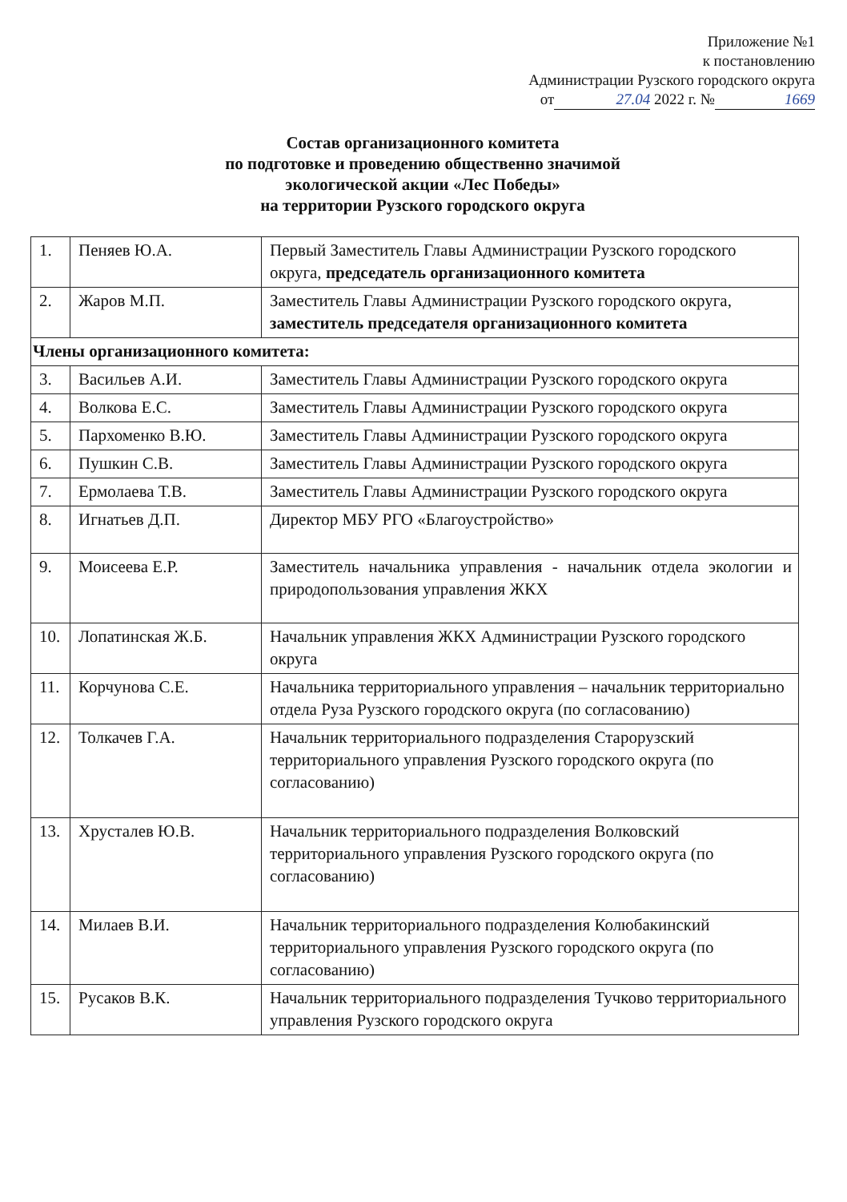Приложение №1
к постановлению
Администрации Рузского городского округа
от 27.04 2022 г. № 1669
Состав организационного комитета
по подготовке и проведению общественно значимой
экологической акции «Лес Победы»
на территории Рузского городского округа
| 1. | Пеняев Ю.А. | Первый Заместитель Главы Администрации Рузского городского округа, председатель организационного комитета |
| 2. | Жаров М.П. | Заместитель Главы Администрации Рузского городского округа, заместитель председателя организационного комитета |
| Члены организационного комитета: | | |
| 3. | Васильев А.И. | Заместитель Главы Администрации Рузского городского округа |
| 4. | Волкова Е.С. | Заместитель Главы Администрации Рузского городского округа |
| 5. | Пархоменко В.Ю. | Заместитель Главы Администрации Рузского городского округа |
| 6. | Пушкин С.В. | Заместитель Главы Администрации Рузского городского округа |
| 7. | Ермолаева Т.В. | Заместитель Главы Администрации Рузского городского округа |
| 8. | Игнатьев Д.П. | Директор МБУ РГО «Благоустройство» |
| 9. | Моисеева Е.Р. | Заместитель начальника управления - начальник отдела экологии и природопользования управления ЖКХ |
| 10. | Лопатинская Ж.Б. | Начальник управления ЖКХ Администрации Рузского городского округа |
| 11. | Корчунова С.Е. | Начальника территориального управления – начальник территориально отдела Руза Рузского городского округа (по согласованию) |
| 12. | Толкачев Г.А. | Начальник территориального подразделения Старорузский территориального управления Рузского городского округа (по согласованию) |
| 13. | Хрусталев Ю.В. | Начальник территориального подразделения Волковский территориального управления Рузского городского округа (по согласованию) |
| 14. | Милаев В.И. | Начальник территориального подразделения Колюбакинский территориального управления Рузского городского округа (по согласованию) |
| 15. | Русаков В.К. | Начальник территориального подразделения Тучково территориального управления Рузского городского округа |